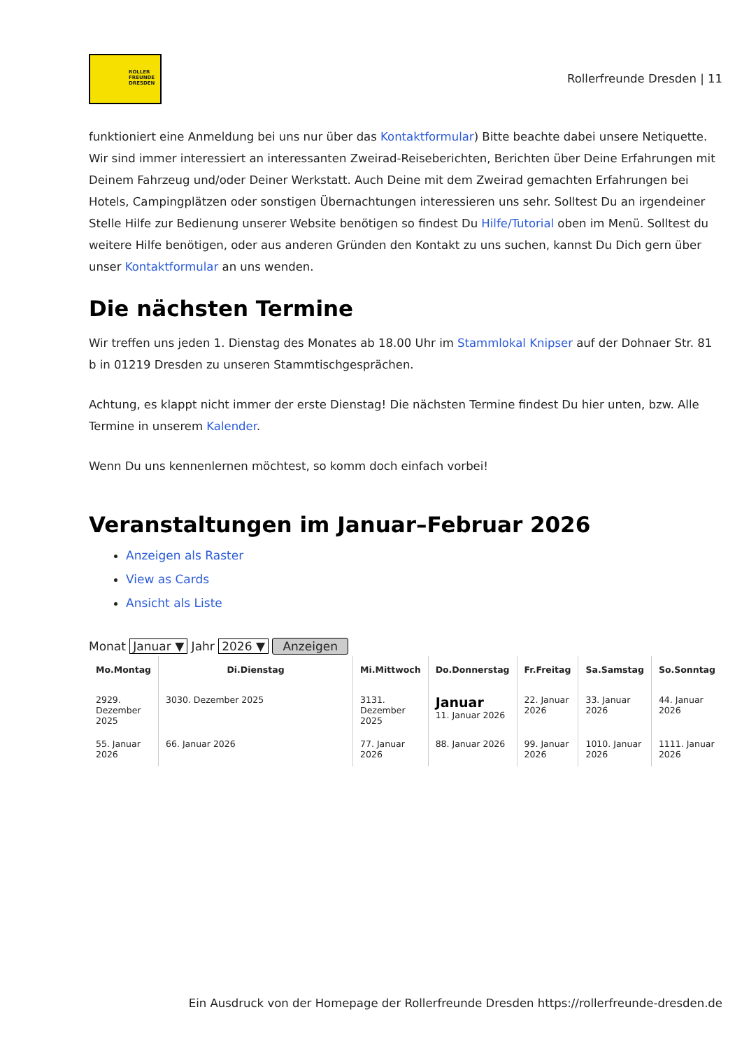ROLLER FREUNDE DRESDEN
Rollerfreunde Dresden | 11
funktioniert eine Anmeldung bei uns nur über das Kontaktformular) Bitte beachte dabei unsere Netiquette. Wir sind immer interessiert an interessanten Zweirad-Reiseberichten, Berichten über Deine Erfahrungen mit Deinem Fahrzeug und/oder Deiner Werkstatt. Auch Deine mit dem Zweirad gemachten Erfahrungen bei Hotels, Campingplätzen oder sonstigen Übernachtungen interessieren uns sehr. Solltest Du an irgendeiner Stelle Hilfe zur Bedienung unserer Website benötigen so findest Du Hilfe/Tutorial oben im Menü. Solltest du weitere Hilfe benötigen, oder aus anderen Gründen den Kontakt zu uns suchen, kannst Du Dich gern über unser Kontaktformular an uns wenden.
Die nächsten Termine
Wir treffen uns jeden 1. Dienstag des Monates ab 18.00 Uhr im Stammlokal Knipser auf der Dohnaer Str. 81 b in 01219 Dresden zu unseren Stammtischgesprächen.
Achtung, es klappt nicht immer der erste Dienstag! Die nächsten Termine findest Du hier unten, bzw. Alle Termine in unserem Kalender.
Wenn Du uns kennenlernen möchtest, so komm doch einfach vorbei!
Veranstaltungen im Januar–Februar 2026
Anzeigen als Raster
View as Cards
Ansicht als Liste
Monat Januar ▼ Jahr 2026 ▼ Anzeigen
| Mo.Montag | Di.Dienstag | Mi.Mittwoch | Do.Donnerstag | Fr.Freitag | Sa.Samstag | So.Sonntag |
| --- | --- | --- | --- | --- | --- | --- |
| 2929. Dezember 2025 | 3030. Dezember 2025 | 3131. Dezember 2025 | Januar 11. Januar 2026 | 22. Januar 2026 | 33. Januar 2026 | 44. Januar 2026 |
| 55. Januar 2026 | 66. Januar 2026 | 77. Januar 2026 | 88. Januar 2026 | 99. Januar 2026 | 1010. Januar 2026 | 1111. Januar 2026 |
Ein Ausdruck von der Homepage der Rollerfreunde Dresden https://rollerfreunde-dresden.de